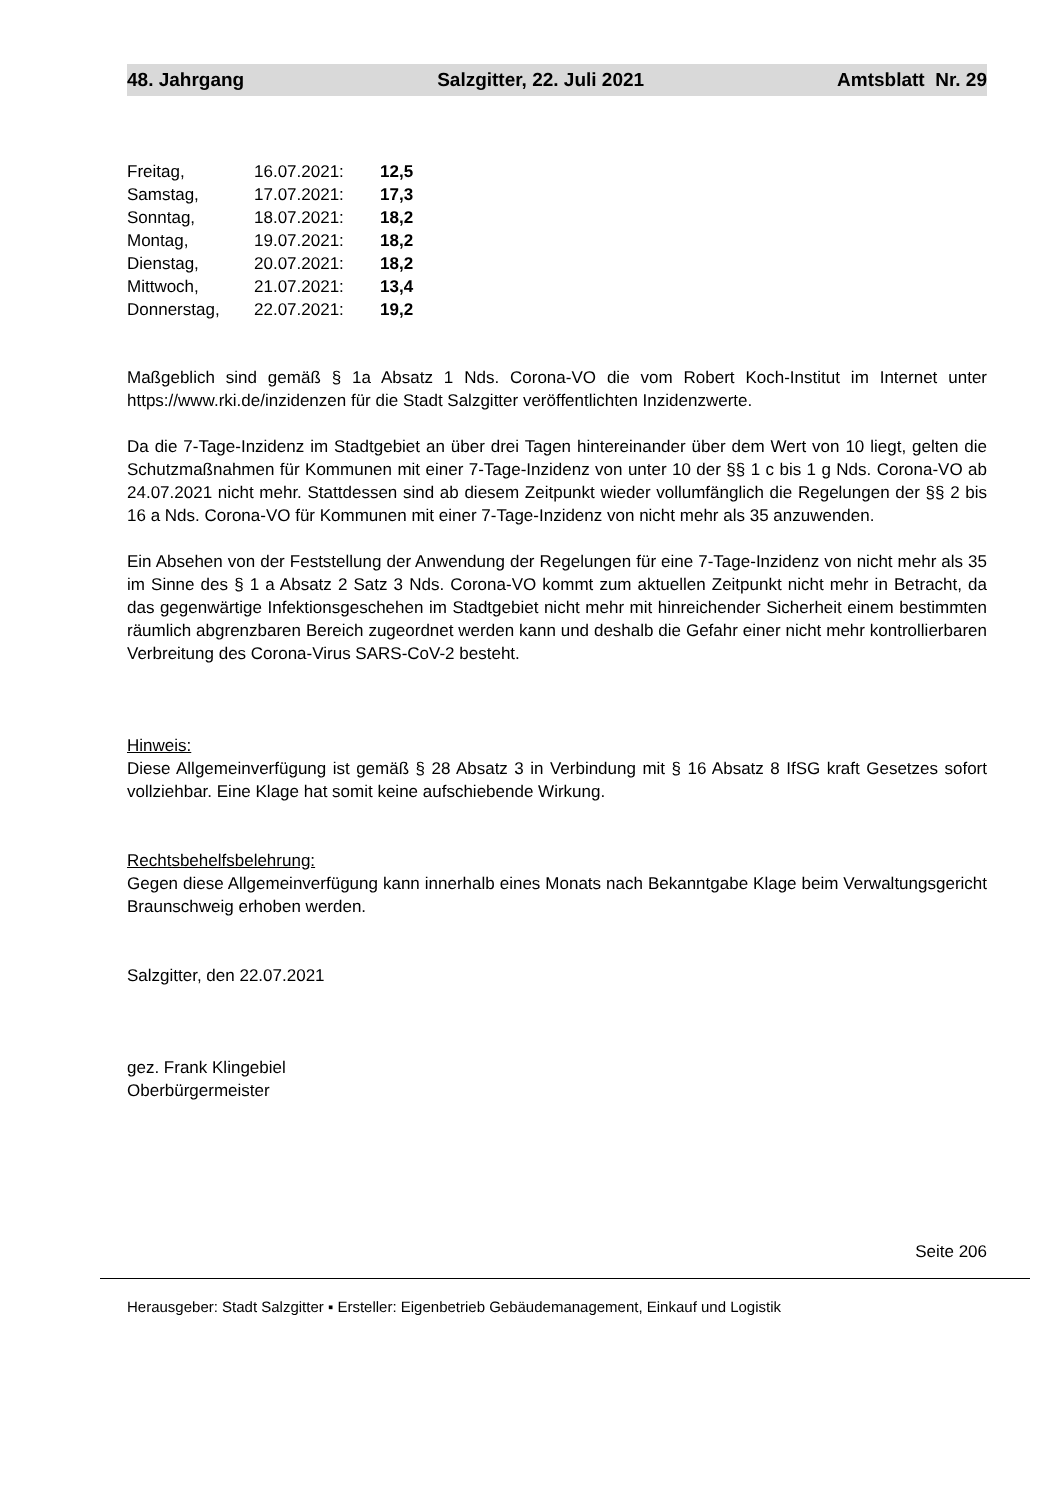48. Jahrgang Salzgitter, 22. Juli 2021 Amtsblatt Nr. 29
| Freitag, | 16.07.2021: | 12,5 |
| Samstag, | 17.07.2021: | 17,3 |
| Sonntag, | 18.07.2021: | 18,2 |
| Montag, | 19.07.2021: | 18,2 |
| Dienstag, | 20.07.2021: | 18,2 |
| Mittwoch, | 21.07.2021: | 13,4 |
| Donnerstag, | 22.07.2021: | 19,2 |
Maßgeblich sind gemäß § 1a Absatz 1 Nds. Corona-VO die vom Robert Koch-Institut im Internet unter https://www.rki.de/inzidenzen für die Stadt Salzgitter veröffentlichten Inzidenzwerte.
Da die 7-Tage-Inzidenz im Stadtgebiet an über drei Tagen hintereinander über dem Wert von 10 liegt, gelten die Schutzmaßnahmen für Kommunen mit einer 7-Tage-Inzidenz von unter 10 der §§ 1 c bis 1 g Nds. Corona-VO ab 24.07.2021 nicht mehr. Stattdessen sind ab diesem Zeitpunkt wieder vollumfänglich die Regelungen der §§ 2 bis 16 a Nds. Corona-VO für Kommunen mit einer 7-Tage-Inzidenz von nicht mehr als 35 anzuwenden.
Ein Absehen von der Feststellung der Anwendung der Regelungen für eine 7-Tage-Inzidenz von nicht mehr als 35 im Sinne des § 1 a Absatz 2 Satz 3 Nds. Corona-VO kommt zum aktuellen Zeitpunkt nicht mehr in Betracht, da das gegenwärtige Infektionsgeschehen im Stadtgebiet nicht mehr mit hinreichender Sicherheit einem bestimmten räumlich abgrenzbaren Bereich zugeordnet werden kann und deshalb die Gefahr einer nicht mehr kontrollierbaren Verbreitung des Corona-Virus SARS-CoV-2 besteht.
Hinweis:
Diese Allgemeinverfügung ist gemäß § 28 Absatz 3 in Verbindung mit § 16 Absatz 8 IfSG kraft Gesetzes sofort vollziehbar. Eine Klage hat somit keine aufschiebende Wirkung.
Rechtsbehelfsbelehrung:
Gegen diese Allgemeinverfügung kann innerhalb eines Monats nach Bekanntgabe Klage beim Verwaltungsgericht Braunschweig erhoben werden.
Salzgitter, den 22.07.2021
gez. Frank Klingebiel
Oberbürgermeister
Seite 206
Herausgeber: Stadt Salzgitter ▪ Ersteller: Eigenbetrieb Gebäudemanagement, Einkauf und Logistik